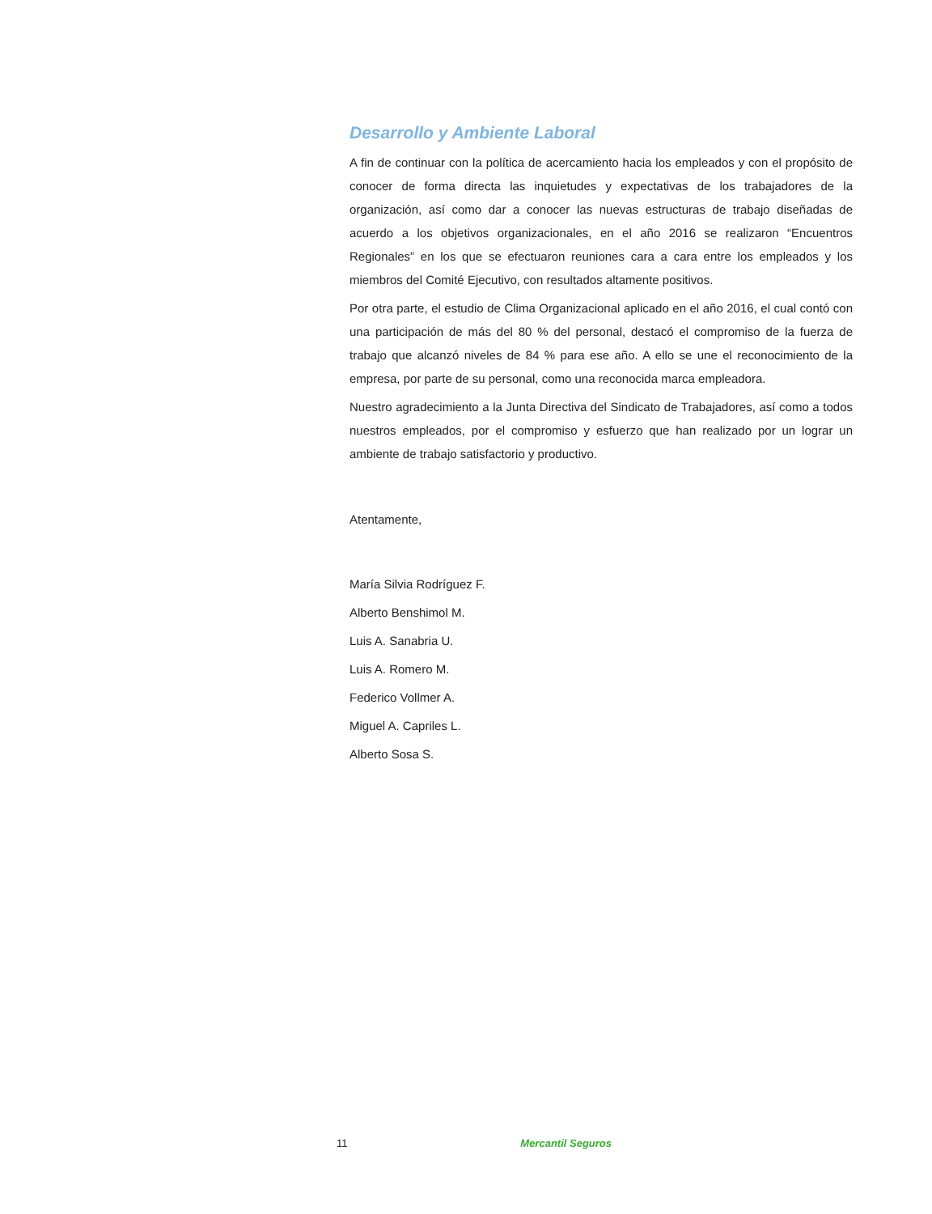Desarrollo y Ambiente Laboral
A fin de continuar con la política de acercamiento hacia los empleados y con el propósito de conocer de forma directa las inquietudes y expectativas de los trabajadores de la organización, así como dar a conocer las nuevas estructuras de trabajo diseñadas de acuerdo a los objetivos organizacionales, en el año 2016 se realizaron “Encuentros Regionales” en los que se efectuaron reuniones cara a cara entre los empleados y los miembros del Comité Ejecutivo, con resultados altamente positivos.
Por otra parte, el estudio de Clima Organizacional aplicado en el año 2016, el cual contó con una participación de más del 80 % del personal, destacó el compromiso de la fuerza de trabajo que alcanzó niveles de 84 % para ese año. A ello se une el reconocimiento de la empresa, por parte de su personal, como una reconocida marca empleadora.
Nuestro agradecimiento a la Junta Directiva del Sindicato de Trabajadores, así como a todos nuestros empleados, por el compromiso y esfuerzo que han realizado por un lograr un ambiente de trabajo satisfactorio y productivo.
Atentamente,
María Silvia Rodríguez F.
Alberto Benshimol M.
Luis A. Sanabria U.
Luis A. Romero M.
Federico Vollmer A.
Miguel A. Capriles L.
Alberto Sosa S.
11 Mercantil Seguros